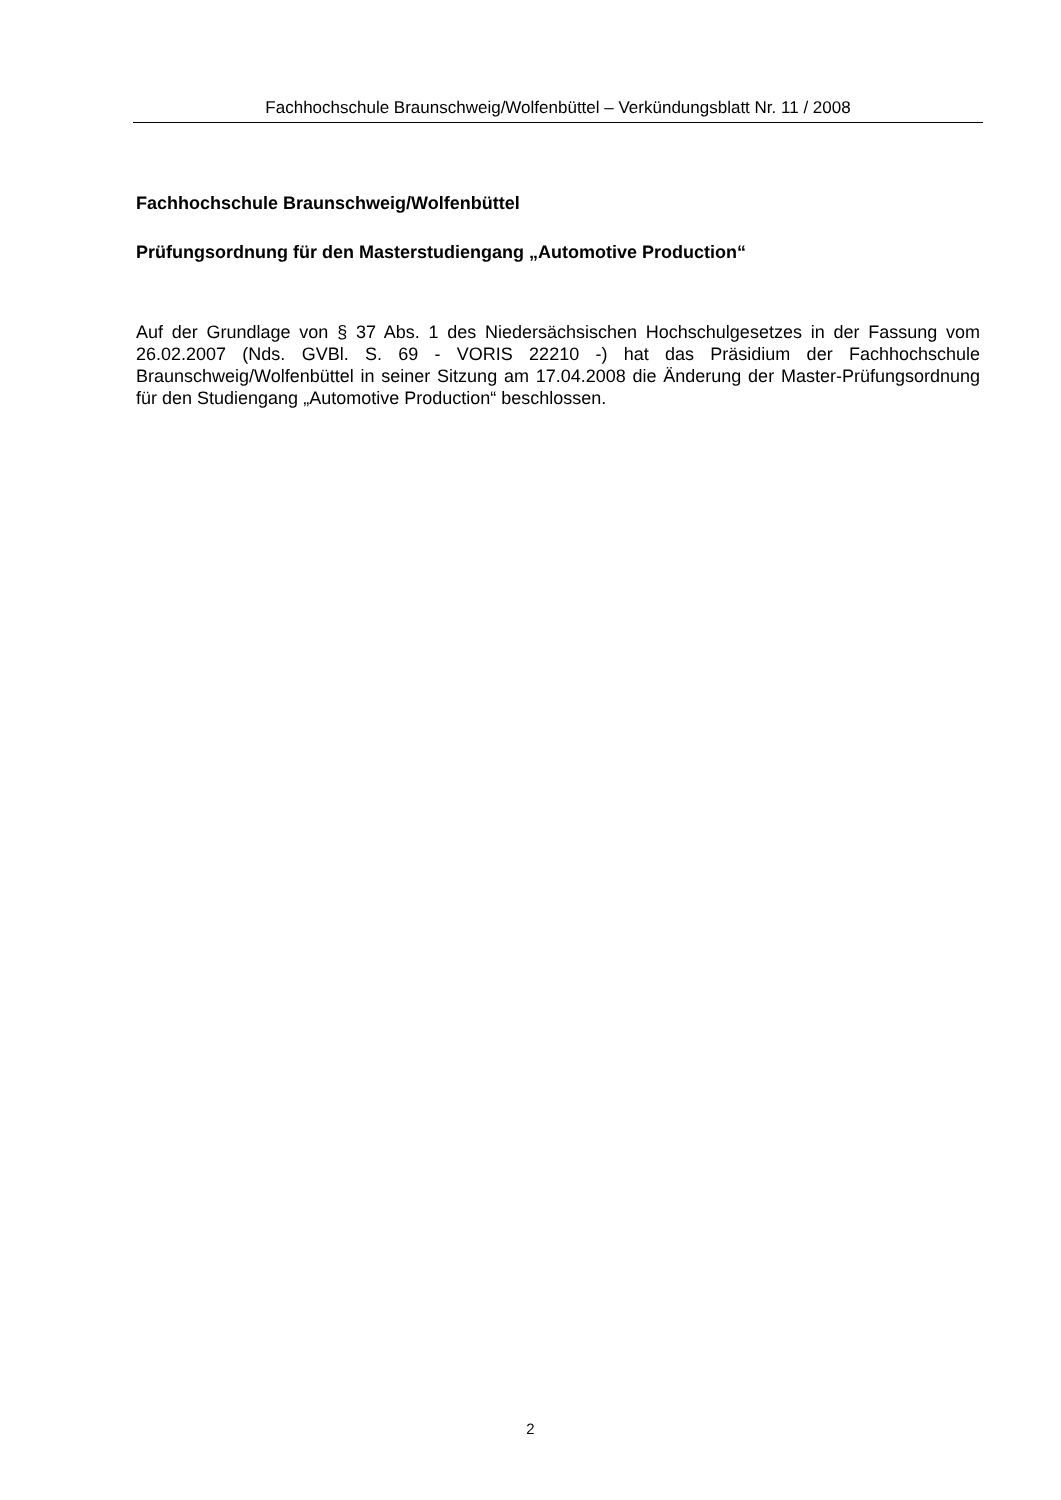Fachhochschule Braunschweig/Wolfenbüttel – Verkündungsblatt Nr. 11 / 2008
Fachhochschule Braunschweig/Wolfenbüttel
Prüfungsordnung für den Masterstudiengang „Automotive Production“
Auf der Grundlage von § 37 Abs. 1 des Niedersächsischen Hochschulgesetzes in der Fassung vom 26.02.2007 (Nds. GVBl. S. 69 - VORIS 22210 -) hat das Präsidium der Fachhochschule Braunschweig/Wolfenbüttel in seiner Sitzung am 17.04.2008 die Änderung der Master-Prüfungsordnung für den Studiengang „Automotive Production“ beschlossen.
2